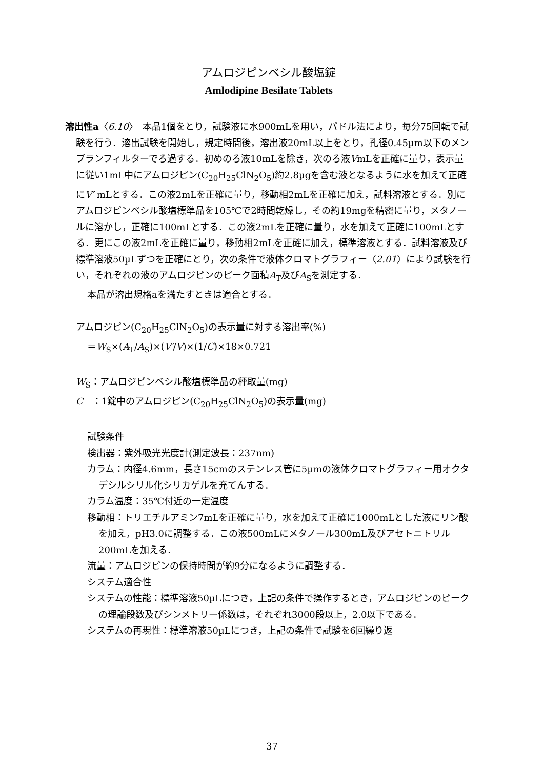アムロジピンベシル酸塩錠
Amlodipine Besilate Tablets
溶出性a〈6.10〉　本品1個をとり，試験液に水900mLを用い，パドル法により，毎分75回転で試験を行う．溶出試験を開始し，規定時間後，溶出液20mL以上をとり，孔径0.45µm以下のメンブランフィルターでろ過する．初めのろ液10mLを除き，次のろ液VmLを正確に量り，表示量に従い1mL中にアムロジピン(C<sub>20</sub>H<sub>25</sub>ClN<sub>2</sub>O<sub>5</sub>)約2.8µgを含む液となるように水を加えて正確にV′ mLとする．この液2mLを正確に量り，移動相2mLを正確に加え，試料溶液とする．別にアムロジピンベシル酸塩標準品を105℃で2時間乾燥し，その約19mgを精密に量り，メタノールに溶かし，正確に100mLとする．この液2mLを正確に量り，水を加えて正確に100mLとする．更にこの液2mLを正確に量り，移動相2mLを正確に加え，標準溶液とする．試料溶液及び標準溶液50µLずつを正確にとり，次の条件で液体クロマトグラフィー〈2.01〉により試験を行い，それぞれの液のアムロジピンのピーク面積A<sub>T</sub>及びA<sub>S</sub>を測定する．
本品が溶出規格aを満たすときは適合とする．
アムロジピン(C<sub>20</sub>H<sub>25</sub>ClN<sub>2</sub>O<sub>5</sub>)の表示量に対する溶出率(%)
＝W<sub>S</sub>×(A<sub>T</sub>/A<sub>S</sub>)×(V′/V)×(1/C)×18×0.721
W<sub>S</sub>：アムロジピンベシル酸塩標準品の秤取量(mg)
C　：1錠中のアムロジピン(C<sub>20</sub>H<sub>25</sub>ClN<sub>2</sub>O<sub>5</sub>)の表示量(mg)
試験条件
検出器：紫外吸光光度計(測定波長：237nm)
カラム：内径4.6mm，長さ15cmのステンレス管に5µmの液体クロマトグラフィー用オクタデシルシリル化シリカゲルを充てんする．
カラム温度：35℃付近の一定温度
移動相：トリエチルアミン7mLを正確に量り，水を加えて正確に1000mLとした液にリン酸を加え，pH3.0に調整する．この液500mLにメタノール300mL及びアセトニトリル200mLを加える．
流量：アムロジピンの保持時間が約9分になるように調整する．
システム適合性
システムの性能：標準溶液50µLにつき，上記の条件で操作するとき，アムロジピンのピークの理論段数及びシンメトリー係数は，それぞれ3000段以上，2.0以下である．
システムの再現性：標準溶液50µLにつき，上記の条件で試験を6回繰り返
37